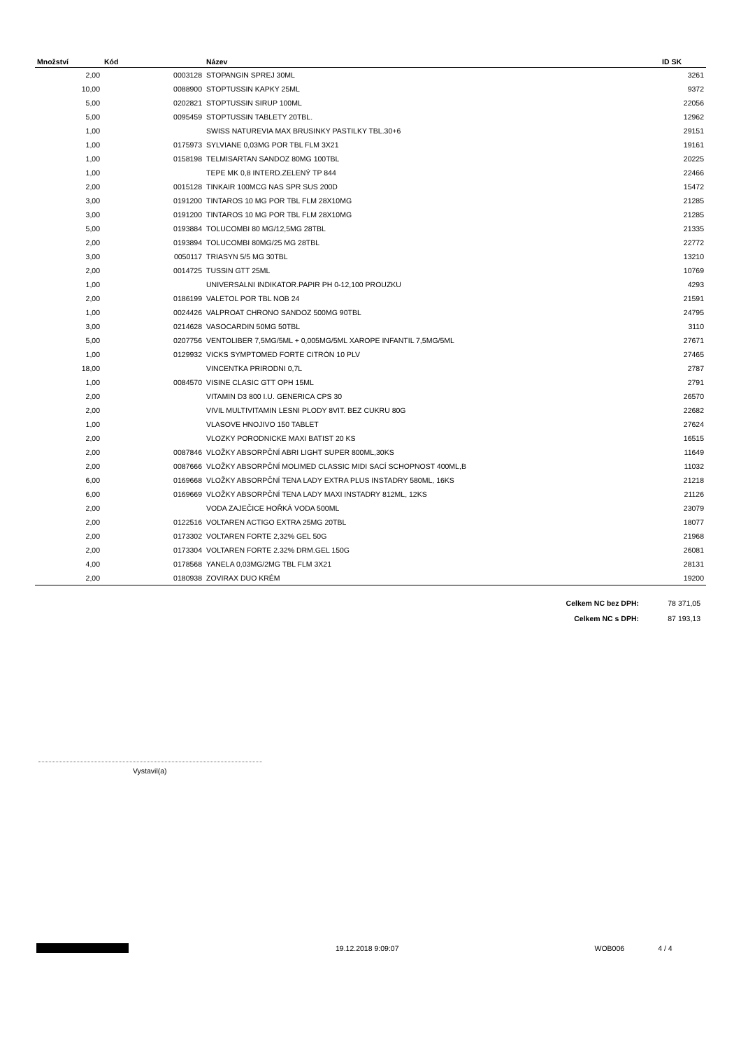| Množství | Kód | Název | ID SK |
| --- | --- | --- | --- |
| 2,00 | 0003128 | STOPANGIN SPREJ 30ML | 3261 |
| 10,00 | 0088900 | STOPTUSSIN KAPKY 25ML | 9372 |
| 5,00 | 0202821 | STOPTUSSIN SIRUP 100ML | 22056 |
| 5,00 | 0095459 | STOPTUSSIN TABLETY 20TBL. | 12962 |
| 1,00 | | SWISS NATUREVIA MAX BRUSINKY PASTILKY TBL.30+6 | 29151 |
| 1,00 | 0175973 | SYLVIANE 0,03MG POR TBL FLM 3X21 | 19161 |
| 1,00 | 0158198 | TELMISARTAN SANDOZ 80MG 100TBL | 20225 |
| 1,00 | | TEPE MK 0,8 INTERD.ZELENÝ TP 844 | 22466 |
| 2,00 | 0015128 | TINKAIR 100MCG NAS SPR SUS 200D | 15472 |
| 3,00 | 0191200 | TINTAROS 10 MG POR TBL FLM 28X10MG | 21285 |
| 3,00 | 0191200 | TINTAROS 10 MG POR TBL FLM 28X10MG | 21285 |
| 5,00 | 0193884 | TOLUCOMBI 80 MG/12,5MG 28TBL | 21335 |
| 2,00 | 0193894 | TOLUCOMBI 80MG/25 MG 28TBL | 22772 |
| 3,00 | 0050117 | TRIASYN 5/5 MG 30TBL | 13210 |
| 2,00 | 0014725 | TUSSIN GTT 25ML | 10769 |
| 1,00 | | UNIVERSALNI INDIKATOR.PAPIR PH 0-12,100 PROUZKU | 4293 |
| 2,00 | 0186199 | VALETOL POR TBL NOB 24 | 21591 |
| 1,00 | 0024426 | VALPROAT CHRONO SANDOZ 500MG 90TBL | 24795 |
| 3,00 | 0214628 | VASOCARDIN 50MG 50TBL | 3110 |
| 5,00 | 0207756 | VENTOLIBER 7,5MG/5ML + 0,005MG/5ML XAROPE INFANTIL 7,5MG/5ML | 27671 |
| 1,00 | 0129932 | VICKS SYMPTOMED FORTE CITRÓN 10 PLV | 27465 |
| 18,00 | | VINCENTKA PRIRODNI 0,7L | 2787 |
| 1,00 | 0084570 | VISINE CLASIC GTT OPH 15ML | 2791 |
| 2,00 | | VITAMIN D3 800 I.U. GENERICA CPS 30 | 26570 |
| 2,00 | | VIVIL MULTIVITAMIN LESNI PLODY 8VIT. BEZ CUKRU 80G | 22682 |
| 1,00 | | VLASOVE HNOJIVO 150 TABLET | 27624 |
| 2,00 | | VLOZKY PORODNICKE MAXI BATIST 20 KS | 16515 |
| 2,00 | 0087846 | VLOŽKY ABSORPČNÍ ABRI LIGHT SUPER 800ML,30KS | 11649 |
| 2,00 | 0087666 | VLOŽKY ABSORPČNÍ MOLIMED CLASSIC MIDI SACÍ SCHOPNOST 400ML,B | 11032 |
| 6,00 | 0169668 | VLOŽKY ABSORPČNÍ TENA LADY EXTRA PLUS INSTADRY 580ML, 16KS | 21218 |
| 6,00 | 0169669 | VLOŽKY ABSORPČNÍ TENA LADY MAXI INSTADRY 812ML, 12KS | 21126 |
| 2,00 | | VODA ZAJEČICE HOŘKÁ VODA 500ML | 23079 |
| 2,00 | 0122516 | VOLTAREN ACTIGO EXTRA 25MG 20TBL | 18077 |
| 2,00 | 0173302 | VOLTAREN FORTE 2,32% GEL 50G | 21968 |
| 2,00 | 0173304 | VOLTAREN FORTE 2.32% DRM.GEL 150G | 26081 |
| 4,00 | 0178568 | YANELA 0,03MG/2MG TBL FLM 3X21 | 28131 |
| 2,00 | 0180938 | ZOVIRAX DUO KRÉM | 19200 |
| Celkem NC bez DPH: | 78 371,05 |
| Celkem NC s DPH: | 87 193,13 |
Vystavil(a)
19.12.2018 9:09:07 WOB006 4 / 4